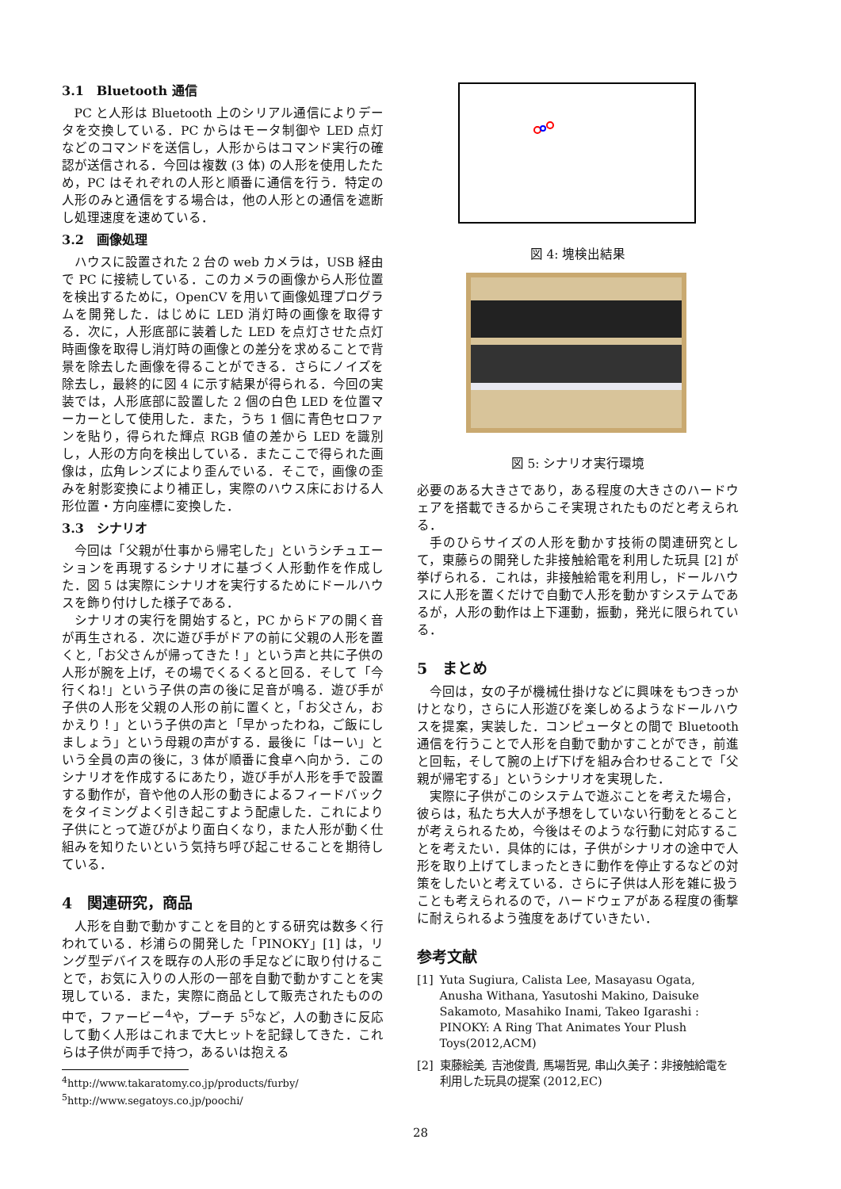3.1　Bluetooth 通信
PC と人形は Bluetooth 上のシリアル通信によりデータを交換している．PC からはモータ制御や LED 点灯などのコマンドを送信し，人形からはコマンド実行の確認が送信される．今回は複数 (3 体) の人形を使用したため，PC はそれぞれの人形と順番に通信を行う．特定の人形のみと通信をする場合は，他の人形との通信を遮断し処理速度を速めている．
3.2　画像処理
ハウスに設置された 2 台の web カメラは，USB 経由で PC に接続している．このカメラの画像から人形位置を検出するために，OpenCV を用いて画像処理プログラムを開発した．はじめに LED 消灯時の画像を取得する．次に，人形底部に装着した LED を点灯させた点灯時画像を取得し消灯時の画像との差分を求めることで背景を除去した画像を得ることができる．さらにノイズを除去し，最終的に図 4 に示す結果が得られる．今回の実装では，人形底部に設置した 2 個の白色 LED を位置マーカーとして使用した．また，うち 1 個に青色セロファンを貼り，得られた輝点 RGB 値の差から LED を識別し，人形の方向を検出している．またここで得られた画像は，広角レンズにより歪んでいる．そこで，画像の歪みを射影変換により補正し，実際のハウス床における人形位置・方向座標に変換した．
3.3　シナリオ
今回は「父親が仕事から帰宅した」というシチュエーションを再現するシナリオに基づく人形動作を作成した．図 5 は実際にシナリオを実行するためにドールハウスを飾り付けした様子である．
シナリオの実行を開始すると，PC からドアの開く音が再生される．次に遊び手がドアの前に父親の人形を置くと,「お父さんが帰ってきた！」という声と共に子供の人形が腕を上げ，その場でくるくると回る．そして「今行くね!」という子供の声の後に足音が鳴る．遊び手が子供の人形を父親の人形の前に置くと，「お父さん，おかえり！」という子供の声と「早かったわね，ご飯にしましょう」という母親の声がする．最後に「はーい」という全員の声の後に，3 体が順番に食卓へ向かう．このシナリオを作成するにあたり，遊び手が人形を手で設置する動作が，音や他の人形の動きによるフィードバックをタイミングよく引き起こすよう配慮した．これにより子供にとって遊びがより面白くなり，また人形が動く仕組みを知りたいという気持ち呼び起こせることを期待している．
4　関連研究，商品
人形を自動で動かすことを目的とする研究は数多く行われている．杉浦らの開発した「PINOKY」[1] は，リング型デバイスを既存の人形の手足などに取り付けることで，お気に入りの人形の一部を自動で動かすことを実現している．また，実際に商品として販売されたものの中で，ファービー<sup>4</sup>や，プーチ 5<sup>5</sup>など，人の動きに反応して動く人形はこれまで大ヒットを記録してきた．これらは子供が両手で持つ，あるいは抱える
<sup>4</sup> http://www.takaratomy.co.jp/products/furby/
<sup>5</sup> http://www.segatoys.co.jp/poochi/
図 4: 塊検出結果
図 5: シナリオ実行環境
必要のある大きさであり，ある程度の大きさのハードウェアを搭載できるからこそ実現されたものだと考えられる．
手のひらサイズの人形を動かす技術の関連研究として，東藤らの開発した非接触給電を利用した玩具 [2] が挙げられる．これは，非接触給電を利用し，ドールハウスに人形を置くだけで自動で人形を動かすシステムであるが，人形の動作は上下運動，振動，発光に限られている．
5　まとめ
今回は，女の子が機械仕掛けなどに興味をもつきっかけとなり，さらに人形遊びを楽しめるようなドールハウスを提案，実装した．コンピュータとの間で Bluetooth 通信を行うことで人形を自動で動かすことができ，前進と回転，そして腕の上げ下げを組み合わせることで「父親が帰宅する」というシナリオを実現した．
実際に子供がこのシステムで遊ぶことを考えた場合，彼らは，私たち大人が予想をしていない行動をとることが考えられるため，今後はそのような行動に対応することを考えたい．具体的には，子供がシナリオの途中で人形を取り上げてしまったときに動作を停止するなどの対策をしたいと考えている．さらに子供は人形を雑に扱うことも考えられるので，ハードウェアがある程度の衝撃に耐えられるよう強度をあげていきたい．
参考文献
[1] Yuta Sugiura, Calista Lee, Masayasu Ogata, Anusha Withana, Yasutoshi Makino, Daisuke Sakamoto, Masahiko Inami, Takeo Igarashi : PINOKY: A Ring That Animates Your Plush Toys(2012,ACM)
[2] 東藤絵美, 吉池俊貴, 馬場哲晃, 串山久美子：非接触給電を利用した玩具の提案 (2012,EC)
28